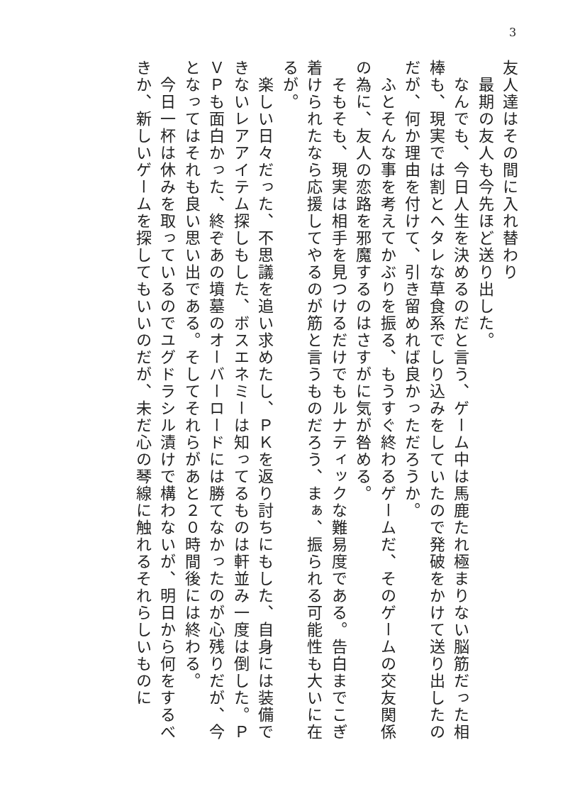3
友人達はその間に入れ替わり
　最期の友人も今先ほど送り出した。
　なんでも、今日人生を決めるのだと言う、ゲーム中は馬鹿たれ極まりない脳筋だった相棒も、現実では割とヘタレな草食系でしり込みをしていたので発破をかけて送り出したのだが、何か理由を付けて、引き留めれば良かっただろうか。
　ふとそんな事を考えてかぶりを振る、もうすぐ終わるゲームだ、そのゲームの交友関係の為に、友人の恋路を邪魔するのはさすがに気が咎める。
　そもそも、現実は相手を見つけるだけでもルナティックな難易度である。告白までこぎ着けられたなら応援してやるのが筋と言うものだろう、まぁ、振られる可能性も大いに在るが。
　楽しい日々だった、不思議を追い求めたし、ＰＫを返り討ちにもした、自身には装備できないレアアイテム探しもした、ボスエネミーは知ってるものは軒並み一度は倒した。ＰＶＰも面白かった、終ぞあの墳墓のオーバーロードには勝てなかったのが心残りだが、今となってはそれも良い思い出である。そしてそれらがあと２０時間後には終わる。
　今日一杯は休みを取っているのでユグドラシル漬けで構わないが、明日から何をするべきか、新しいゲームを探してもいいのだが、未だ心の琴線に触れるそれらしいものに